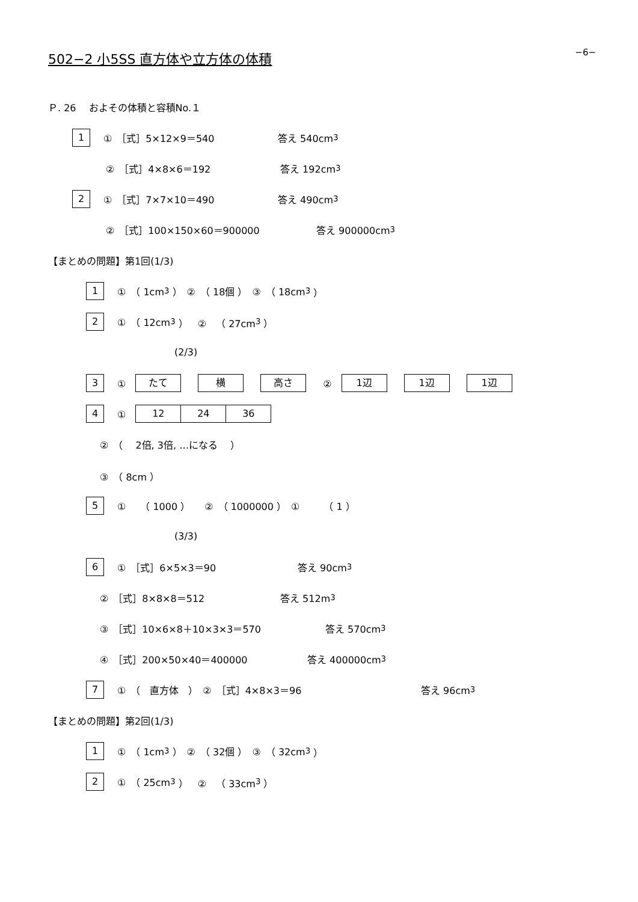−6−
502−2 小5SS 直方体や立方体の体積
Ｐ. 26　 およその体積と容積No.１
1 ①　［式］5×12×9＝540 答え 540cm<sup>3</sup>
②　［式］4×8×6＝192 答え 192cm<sup>3</sup>
2 ①　［式］7×7×10＝490 答え 490cm<sup>3</sup>
②　［式］100×150×60＝900000 答え 900000cm<sup>3</sup>
【まとめの問題】第1回(1/3)
1 ①　（ 1cm<sup>3</sup> ）　②　（ 18個 ）　③　（ 18cm<sup>3</sup> ）
2 ①　（ 12cm<sup>3</sup> ）　②　（ 27cm<sup>3</sup> ）
(2/3)
3 ①　たて 横 高さ ②　1辺 1辺 1辺
4 ①　12 24 36
②　（　 2倍, 3倍, …になる　 ）
③　（ 8cm ）
5 ①　　（ 1000 ）　　②　（ 1000000 ）　①　　　（ 1 ）
(3/3)
6 ①　［式］6×5×3＝90 答え 90cm<sup>3</sup>
②　［式］8×8×8＝512 答え 512m<sup>3</sup>
③　［式］10×6×8＋10×3×3＝570 答え 570cm<sup>3</sup>
④　［式］200×50×40＝400000 答え 400000cm<sup>3</sup>
7 ①　（　直方体　）　②　［式］4×8×3＝96 答え 96cm<sup>3</sup>
【まとめの問題】第2回(1/3)
1 ①　（ 1cm<sup>3</sup> ）　②　（ 32個 ）　③　（ 32cm<sup>3</sup> ）
2 ①　（ 25cm<sup>3</sup> ）　②　（ 33cm<sup>3</sup> ）